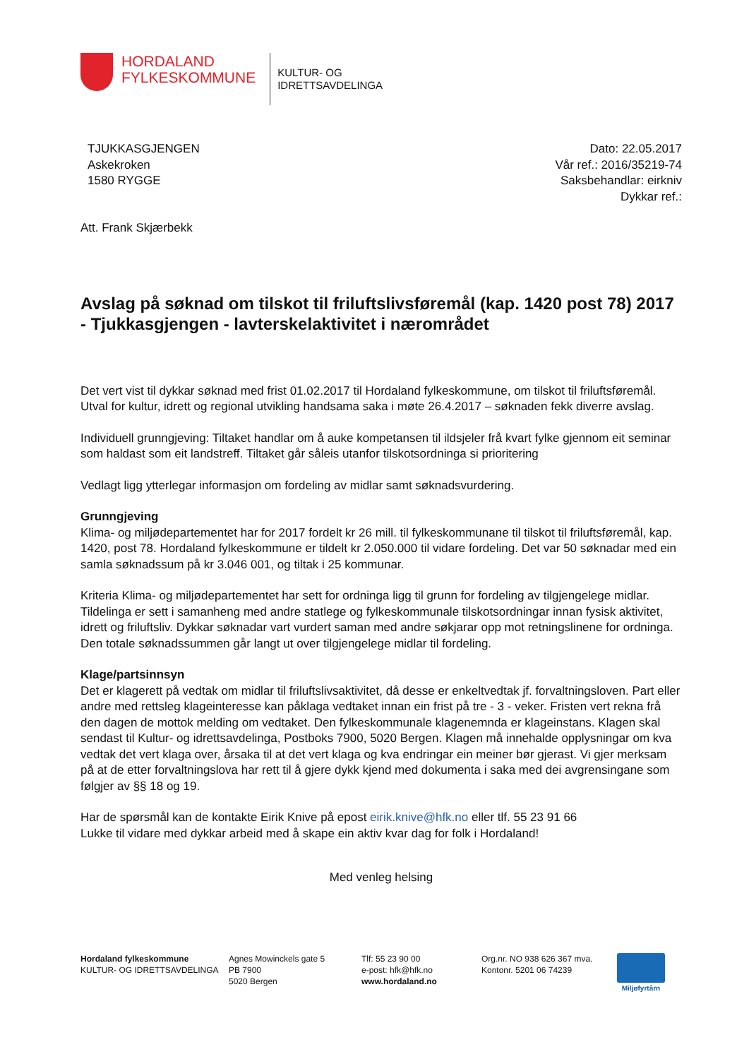HORDALAND
FYLKESKOMMUNE
KULTUR- OG
IDRETTSAVDELINGA
TJUKKASGJENGEN
Askekroken
1580 RYGGE
Dato: 22.05.2017
Vår ref.: 2016/35219-74
Saksbehandlar: eirkniv
Dykkar ref.:
Att. Frank Skjærbekk
Avslag på søknad om tilskot til friluftslivsføremål (kap. 1420 post 78) 2017 - Tjukkasgjengen - lavterskelaktivitet i nærområdet
Det vert vist til dykkar søknad med frist 01.02.2017 til Hordaland fylkeskommune, om tilskot til friluftsføremål. Utval for kultur, idrett og regional utvikling handsama saka i møte 26.4.2017 – søknaden fekk diverre avslag.
Individuell grunngjeving: Tiltaket handlar om å auke kompetansen til ildsjeler frå kvart fylke gjennom eit seminar som haldast som eit landstreff. Tiltaket går såleis utanfor tilskotsordninga si prioritering
Vedlagt ligg ytterlegar informasjon om fordeling av midlar samt søknadsvurdering.
Grunngjeving
Klima- og miljødepartementet har for 2017 fordelt kr 26 mill. til fylkeskommunane til tilskot til friluftsføremål, kap. 1420, post 78. Hordaland fylkeskommune er tildelt kr 2.050.000 til vidare fordeling. Det var 50 søknadar med ein samla søknadssum på kr 3.046 001, og tiltak i 25 kommunar.
Kriteria Klima- og miljødepartementet har sett for ordninga ligg til grunn for fordeling av tilgjengelege midlar. Tildelinga er sett i samanheng med andre statlege og fylkeskommunale tilskotsordningar innan fysisk aktivitet, idrett og friluftsliv. Dykkar søknadar vart vurdert saman med andre søkjarar opp mot retningslinene for ordninga. Den totale søknadssummen går langt ut over tilgjengelege midlar til fordeling.
Klage/partsinnsyn
Det er klagerett på vedtak om midlar til friluftslivsaktivitet, då desse er enkeltvedtak jf. forvaltningsloven. Part eller andre med rettsleg klageinteresse kan påklaga vedtaket innan ein frist på tre - 3 - veker. Fristen vert rekna frå den dagen de mottok melding om vedtaket. Den fylkeskommunale klagenemnda er klageinstans. Klagen skal sendast til Kultur- og idrettsavdelinga, Postboks 7900, 5020 Bergen. Klagen må innehalde opplysningar om kva vedtak det vert klaga over, årsaka til at det vert klaga og kva endringar ein meiner bør gjerast. Vi gjer merksam på at de etter forvaltningslova har rett til å gjere dykk kjend med dokumenta i saka med dei avgrensingane som følgjer av §§ 18 og 19.
Har de spørsmål kan de kontakte Eirik Knive på epost eirik.knive@hfk.no eller tlf. 55 23 91 66
Lukke til vidare med dykkar arbeid med å skape ein aktiv kvar dag for folk i Hordaland!
Med venleg helsing
Hordaland fylkeskommune
KULTUR- OG IDRETTSAVDELINGA
Agnes Mowinckels gate 5
PB 7900
5020 Bergen
Tlf: 55 23 90 00
e-post: hfk@hfk.no
www.hordaland.no
Org.nr. NO 938 626 367 mva.
Kontonr. 5201 06 74239
Miljøfyrtårn